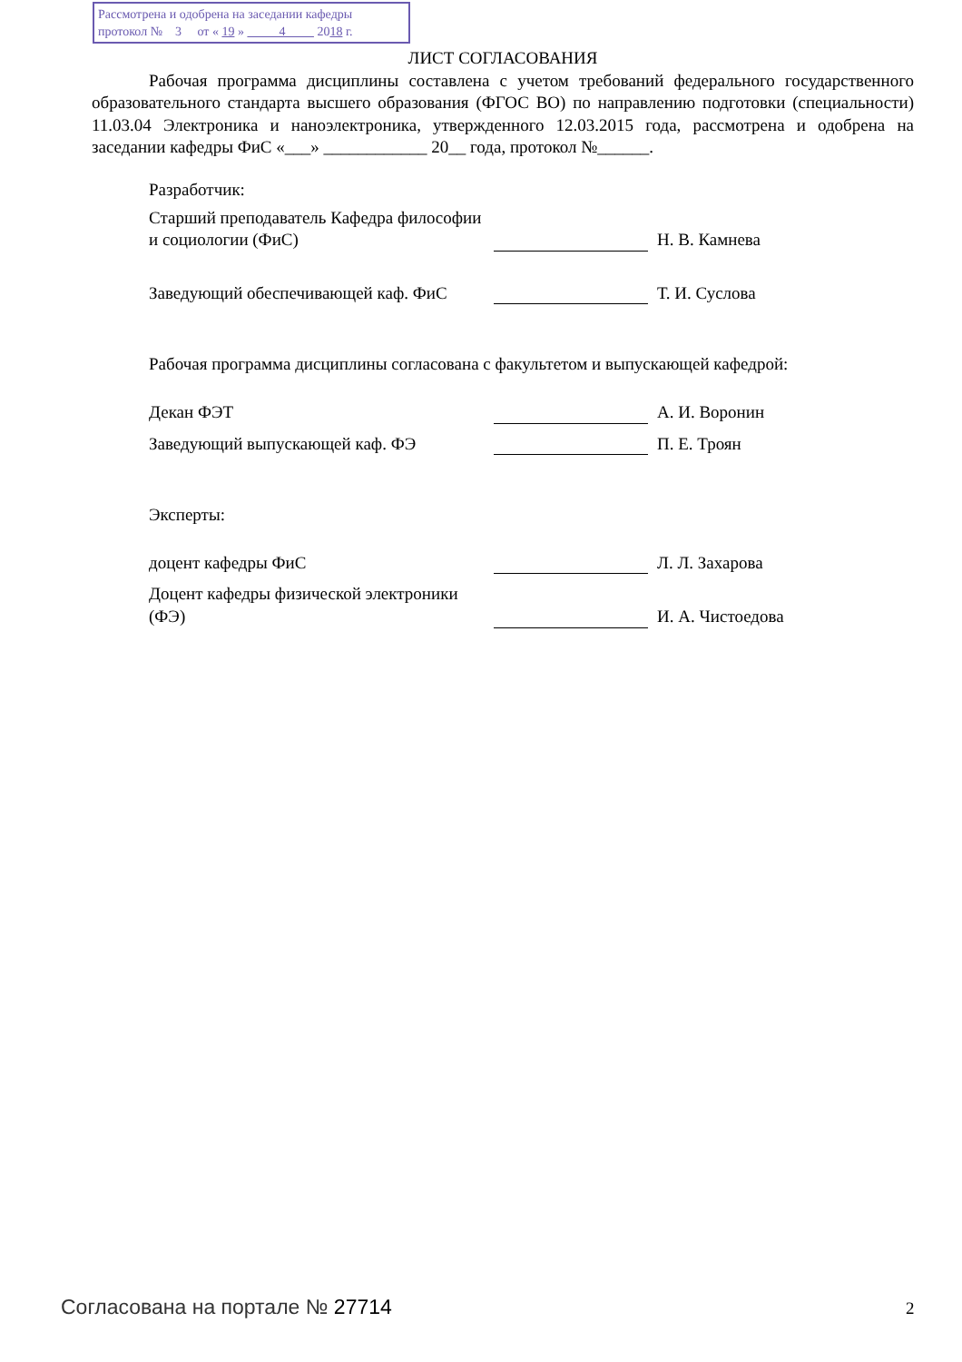Рассмотрена и одобрена на заседании кафедры
протокол № 3 от « 19 » 4 2018 г.
ЛИСТ СОГЛАСОВАНИЯ
Рабочая программа дисциплины составлена с учетом требований федерального государственного образовательного стандарта высшего образования (ФГОС ВО) по направлению подготовки (специальности) 11.03.04 Электроника и наноэлектроника, утвержденного 12.03.2015 года, рассмотрена и одобрена на заседании кафедры ФиС «___» ____________ 20__ года, протокол №______.
Разработчик:
Старший преподаватель Кафедра философии и социологии (ФиС)
Н. В. Камнева
Заведующий обеспечивающей каф. ФиС
Т. И. Суслова
Рабочая программа дисциплины согласована с факультетом и выпускающей кафедрой:
Декан ФЭТ
А. И. Воронин
Заведующий выпускающей каф. ФЭ
П. Е. Троян
Эксперты:
доцент кафедры ФиС
Л. Л. Захарова
Доцент кафедры физической электроники (ФЭ)
И. А. Чистоедова
Согласована на портале № 27714 2